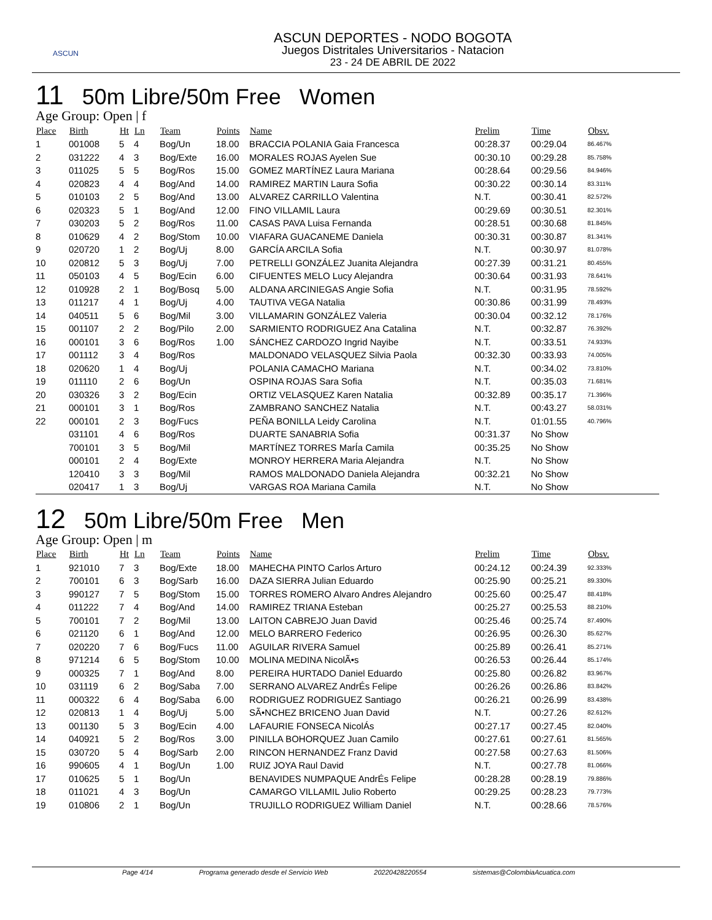ASCUN
ASCUN DEPORTES - NODO BOGOTA
Juegos Distritales Universitarios - Natacion
23 - 24 DE ABRIL DE 2022
11 50m Libre/50m Free Women
Age Group: Open | f
| Place | Birth | Ht | Ln | Team | Points | Name | Prelim | Time | Obsv. |
| --- | --- | --- | --- | --- | --- | --- | --- | --- | --- |
| 1 | 001008 | 5 | 4 | Bog/Un | 18.00 | BRACCIA POLANIA Gaia Francesca | 00:28.37 | 00:29.04 | 86.467% |
| 2 | 031222 | 4 | 3 | Bog/Exte | 16.00 | MORALES ROJAS Ayelen Sue | 00:30.10 | 00:29.28 | 85.758% |
| 3 | 011025 | 5 | 5 | Bog/Ros | 15.00 | GOMEZ MARTÍNEZ Laura Mariana | 00:28.64 | 00:29.56 | 84.946% |
| 4 | 020823 | 4 | 4 | Bog/And | 14.00 | RAMIREZ MARTIN Laura Sofia | 00:30.22 | 00:30.14 | 83.311% |
| 5 | 010103 | 2 | 5 | Bog/And | 13.00 | ALVAREZ CARRILLO Valentina | N.T. | 00:30.41 | 82.572% |
| 6 | 020323 | 5 | 1 | Bog/And | 12.00 | FINO VILLAMIL Laura | 00:29.69 | 00:30.51 | 82.301% |
| 7 | 030203 | 5 | 2 | Bog/Ros | 11.00 | CASAS PAVA Luisa Fernanda | 00:28.51 | 00:30.68 | 81.845% |
| 8 | 010629 | 4 | 2 | Bog/Stom | 10.00 | VIAFARA GUACANEME Daniela | 00:30.31 | 00:30.87 | 81.341% |
| 9 | 020720 | 1 | 2 | Bog/Uj | 8.00 | GARCÍA ARCILA Sofia | N.T. | 00:30.97 | 81.078% |
| 10 | 020812 | 5 | 3 | Bog/Uj | 7.00 | PETRELLI GONZÁLEZ Juanita Alejandra | 00:27.39 | 00:31.21 | 80.455% |
| 11 | 050103 | 4 | 5 | Bog/Ecin | 6.00 | CIFUENTES MELO Lucy Alejandra | 00:30.64 | 00:31.93 | 78.641% |
| 12 | 010928 | 2 | 1 | Bog/Bosq | 5.00 | ALDANA ARCINIEGAS Angie Sofia | N.T. | 00:31.95 | 78.592% |
| 13 | 011217 | 4 | 1 | Bog/Uj | 4.00 | TAUTIVA VEGA Natalia | 00:30.86 | 00:31.99 | 78.493% |
| 14 | 040511 | 5 | 6 | Bog/Mil | 3.00 | VILLAMARIN GONZÁLEZ Valeria | 00:30.04 | 00:32.12 | 78.176% |
| 15 | 001107 | 2 | 2 | Bog/Pilo | 2.00 | SARMIENTO RODRIGUEZ Ana Catalina | N.T. | 00:32.87 | 76.392% |
| 16 | 000101 | 3 | 6 | Bog/Ros | 1.00 | SÁNCHEZ CARDOZO Ingrid Nayibe | N.T. | 00:33.51 | 74.933% |
| 17 | 001112 | 3 | 4 | Bog/Ros | | MALDONADO VELASQUEZ Silvia Paola | 00:32.30 | 00:33.93 | 74.005% |
| 18 | 020620 | 1 | 4 | Bog/Uj | | POLANIA CAMACHO Mariana | N.T. | 00:34.02 | 73.810% |
| 19 | 011110 | 2 | 6 | Bog/Un | | OSPINA ROJAS Sara Sofia | N.T. | 00:35.03 | 71.681% |
| 20 | 030326 | 3 | 2 | Bog/Ecin | | ORTIZ VELASQUEZ Karen Natalia | 00:32.89 | 00:35.17 | 71.396% |
| 21 | 000101 | 3 | 1 | Bog/Ros | | ZAMBRANO SANCHEZ Natalia | N.T. | 00:43.27 | 58.031% |
| 22 | 000101 | 2 | 3 | Bog/Fucs | | PEÑA BONILLA Leidy Carolina | N.T. | 01:01.55 | 40.796% |
| | 031101 | 4 | 6 | Bog/Ros | | DUARTE SANABRIA Sofia | 00:31.37 | No Show | |
| | 700101 | 3 | 5 | Bog/Mil | | MARTÍNEZ TORRES MarÍa Camila | 00:35.25 | No Show | |
| | 000101 | 2 | 4 | Bog/Exte | | MONROY HERRERA Maria Alejandra | N.T. | No Show | |
| | 120410 | 3 | 3 | Bog/Mil | | RAMOS MALDONADO Daniela Alejandra | 00:32.21 | No Show | |
| | 020417 | 1 | 3 | Bog/Uj | | VARGAS ROA Mariana Camila | N.T. | No Show | |
12 50m Libre/50m Free Men
Age Group: Open | m
| Place | Birth | Ht | Ln | Team | Points | Name | Prelim | Time | Obsv. |
| --- | --- | --- | --- | --- | --- | --- | --- | --- | --- |
| 1 | 921010 | 7 | 3 | Bog/Exte | 18.00 | MAHECHA PINTO Carlos Arturo | 00:24.12 | 00:24.39 | 92.333% |
| 2 | 700101 | 6 | 3 | Bog/Sarb | 16.00 | DAZA SIERRA Julian Eduardo | 00:25.90 | 00:25.21 | 89.330% |
| 3 | 990127 | 7 | 5 | Bog/Stom | 15.00 | TORRES ROMERO Alvaro Andres Alejandro | 00:25.60 | 00:25.47 | 88.418% |
| 4 | 011222 | 7 | 4 | Bog/And | 14.00 | RAMIREZ TRIANA Esteban | 00:25.27 | 00:25.53 | 88.210% |
| 5 | 700101 | 7 | 2 | Bog/Mil | 13.00 | LAITON CABREJO Juan David | 00:25.46 | 00:25.74 | 87.490% |
| 6 | 021120 | 6 | 1 | Bog/And | 12.00 | MELO BARRERO Federico | 00:26.95 | 00:26.30 | 85.627% |
| 7 | 020220 | 7 | 6 | Bog/Fucs | 11.00 | AGUILAR RIVERA Samuel | 00:25.89 | 00:26.41 | 85.271% |
| 8 | 971214 | 6 | 5 | Bog/Stom | 10.00 | MOLINA MEDINA NicolÃ•s | 00:26.53 | 00:26.44 | 85.174% |
| 9 | 000325 | 7 | 1 | Bog/And | 8.00 | PEREIRA HURTADO Daniel Eduardo | 00:25.80 | 00:26.82 | 83.967% |
| 10 | 031119 | 6 | 2 | Bog/Saba | 7.00 | SERRANO ALVAREZ AndrÉs Felipe | 00:26.26 | 00:26.86 | 83.842% |
| 11 | 000322 | 6 | 4 | Bog/Saba | 6.00 | RODRIGUEZ RODRIGUEZ Santiago | 00:26.21 | 00:26.99 | 83.438% |
| 12 | 020813 | 1 | 4 | Bog/Uj | 5.00 | SÃ•NCHEZ BRICENO Juan David | N.T. | 00:27.26 | 82.612% |
| 13 | 001130 | 5 | 3 | Bog/Ecin | 4.00 | LAFAURIE FONSECA NicolÁs | 00:27.17 | 00:27.45 | 82.040% |
| 14 | 040921 | 5 | 2 | Bog/Ros | 3.00 | PINILLA BOHORQUEZ Juan Camilo | 00:27.61 | 00:27.61 | 81.565% |
| 15 | 030720 | 5 | 4 | Bog/Sarb | 2.00 | RINCON HERNANDEZ Franz David | 00:27.58 | 00:27.63 | 81.506% |
| 16 | 990605 | 4 | 1 | Bog/Un | 1.00 | RUIZ JOYA Raul David | N.T. | 00:27.78 | 81.066% |
| 17 | 010625 | 5 | 1 | Bog/Un | | BENAVIDES NUMPAQUE AndrÉs Felipe | 00:28.28 | 00:28.19 | 79.886% |
| 18 | 011021 | 4 | 3 | Bog/Un | | CAMARGO VILLAMIL Julio Roberto | 00:29.25 | 00:28.23 | 79.773% |
| 19 | 010806 | 2 | 1 | Bog/Un | | TRUJILLO RODRIGUEZ William Daniel | N.T. | 00:28.66 | 78.576% |
Page 4/14 Programa generado desde el Servicio Web 20220428220554 sistemas@ColombiaAcuatica.com